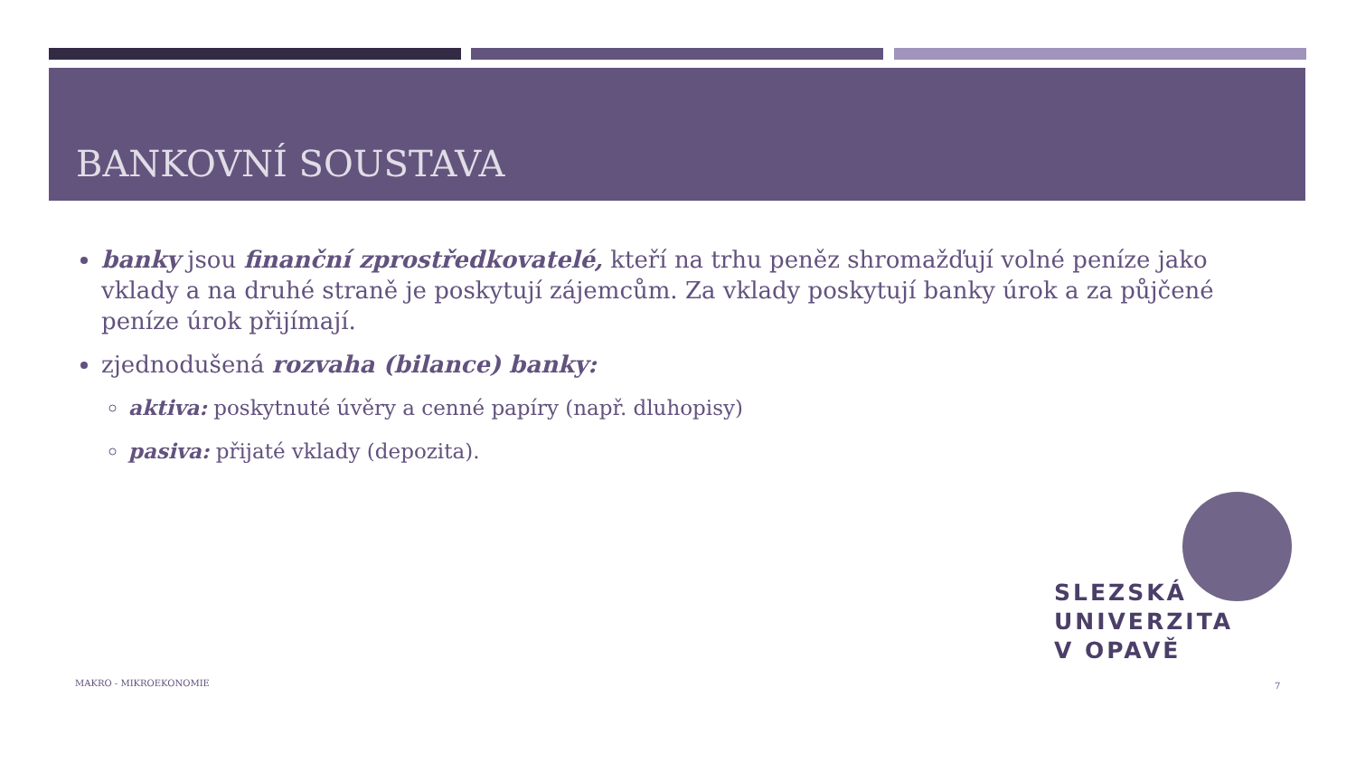BANKOVNÍ SOUSTAVA
banky jsou finanční zprostředkovatelé, kteří na trhu peněz shromažďují volné peníze jako vklady a na druhé straně je poskytují zájemcům. Za vklady poskytují banky úrok a za půjčené peníze úrok přijímají.
zjednodušená rozvaha (bilance) banky:
aktiva: poskytnuté úvěry a cenné papíry (např. dluhopisy)
pasiva: přijaté vklady (depozita).
SLEZSKÁ
UNIVERZITA
V OPAVĚ
MAKRO - MIKROEKONOMIE 7